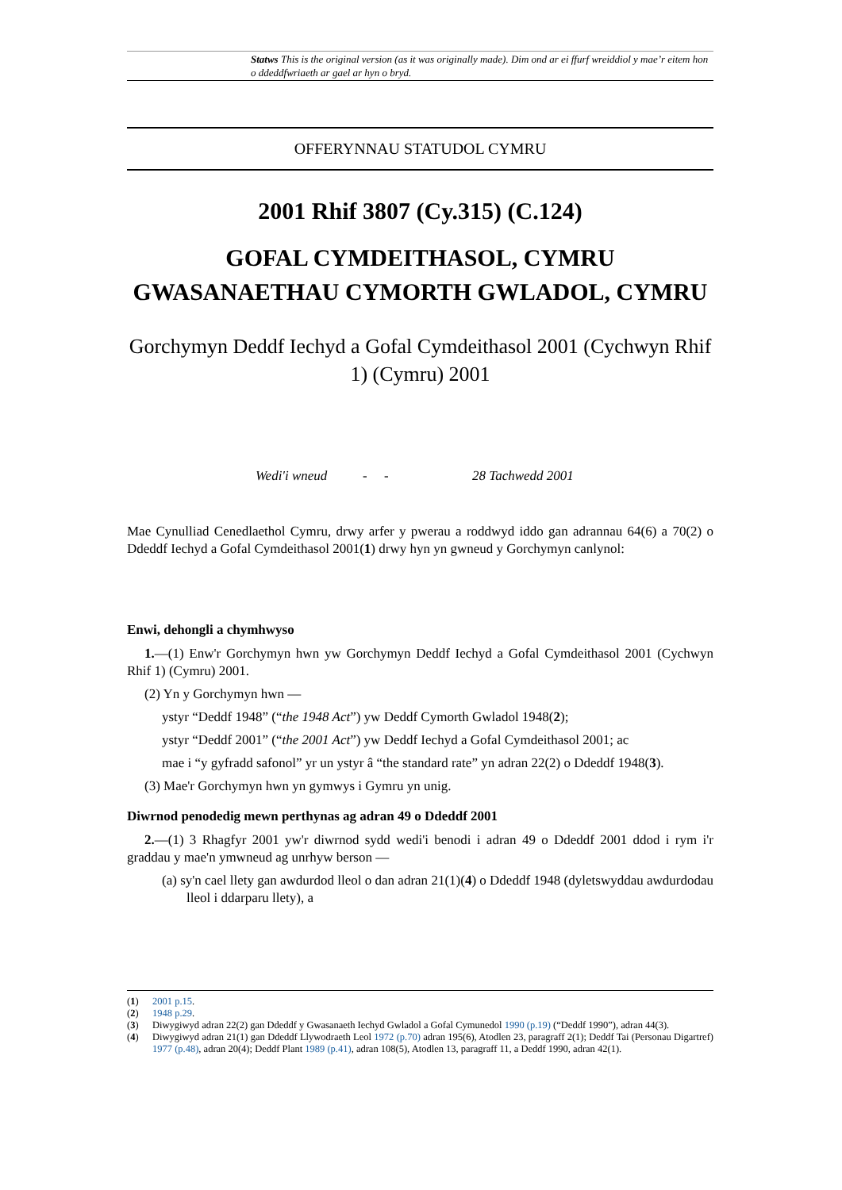Statws This is the original version (as it was originally made). Dim ond ar ei ffurf wreiddiol y mae’r eitem hon o ddeddfwriaeth ar gael ar hyn o bryd.
OFFERYNNAU STATUDOL CYMRU
2001 Rhif 3807 (Cy.315) (C.124)
GOFAL CYMDEITHASOL, CYMRU
GWASANAETHAU CYMORTH GWLADOL, CYMRU
Gorchymyn Deddf Iechyd a Gofal Cymdeithasol 2001 (Cychwyn Rhif 1) (Cymru) 2001
Wedi'i wneud - - 28 Tachwedd 2001
Mae Cynulliad Cenedlaethol Cymru, drwy arfer y pwerau a roddwyd iddo gan adrannau 64(6) a 70(2) o Ddeddf Iechyd a Gofal Cymdeithasol 2001(1) drwy hyn yn gwneud y Gorchymyn canlynol:
Enwi, dehongli a chymhwyso
1.—(1) Enw'r Gorchymyn hwn yw Gorchymyn Deddf Iechyd a Gofal Cymdeithasol 2001 (Cychwyn Rhif 1) (Cymru) 2001.
(2) Yn y Gorchymyn hwn —
ystyr “Deddf 1948” (“the 1948 Act”) yw Deddf Cymorth Gwladol 1948(2);
ystyr “Deddf 2001” (“the 2001 Act”) yw Deddf Iechyd a Gofal Cymdeithasol 2001; ac
mae i “y gyfradd safonol” yr un ystyr â “the standard rate” yn adran 22(2) o Ddeddf 1948(3).
(3) Mae'r Gorchymyn hwn yn gymwys i Gymru yn unig.
Diwrnod penodedig mewn perthynas ag adran 49 o Ddeddf 2001
2.—(1) 3 Rhagfyr 2001 yw'r diwrnod sydd wedi'i benodi i adran 49 o Ddeddf 2001 ddod i rym i'r graddau y mae'n ymwneud ag unrhyw berson —
(a) sy'n cael llety gan awdurdod lleol o dan adran 21(1)(4) o Ddeddf 1948 (dyletswyddau awdurdodau lleol i ddarparu llety), a
(1) 2001 p.15.
(2) 1948 p.29.
(3) Diwygiwyd adran 22(2) gan Ddeddf y Gwasanaeth Iechyd Gwladol a Gofal Cymunedol 1990 (p.19) (“Deddf 1990”), adran 44(3).
(4) Diwygiwyd adran 21(1) gan Ddeddf Llywodraeth Leol 1972 (p.70) adran 195(6), Atodlen 23, paragraff 2(1); Deddf Tai (Personau Digartref) 1977 (p.48), adran 20(4); Deddf Plant 1989 (p.41), adran 108(5), Atodlen 13, paragraff 11, a Deddf 1990, adran 42(1).